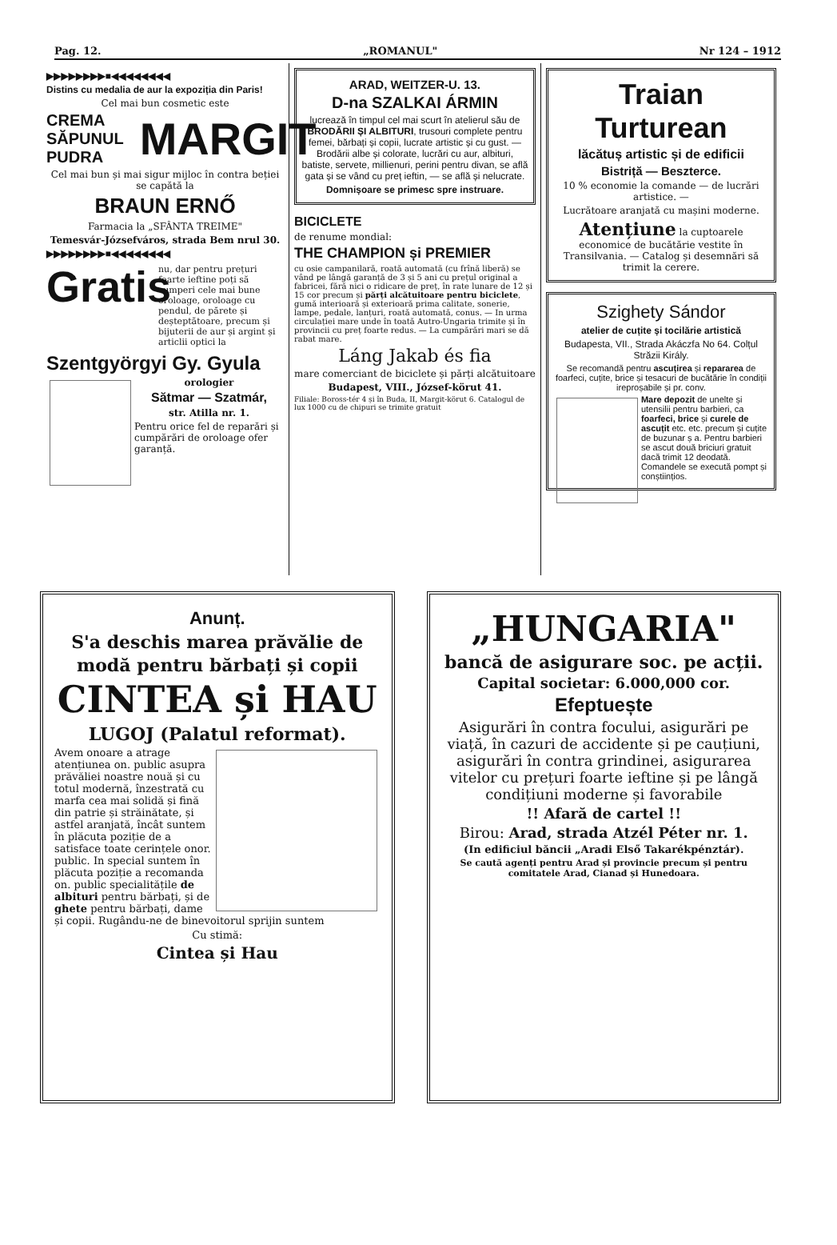Pag. 12. „ROMANUL" Nr 124 – 1912
▶▶▶▶▶▶▶▶■◀◀◀◀◀◀◀◀
Distins cu medalia de aur la expoziția din Paris!
Cel mai bun cosmetic este
CREMA
SĂPUNUL
PUDRA
MARGIT
Cel mai bun și mai sigur mijloc în contra beției se capătă la
BRAUN ERNŐ
Farmacia la „SFÂNTA TREIME"
Temesvár-Józsefváros, strada Bem nrul 30.
▶▶▶▶▶▶▶▶■◀◀◀◀◀◀◀◀
Gratis
nu, dar pentru prețuri foarte ieftine poți să cumperi cele mai bune oroloage, oroloage cu pendul, de părete și deșteptătoare, precum și bijuterii de aur și argint și articlii optici la
Szentgyörgyi Gy. Gyula
orologier
Sătmar — Szatmár,
str. Atilla nr. 1.
Pentru orice fel de reparări și cumpărări de oroloage ofer garanță.
ARAD, WEITZER-U. 13.
D-na SZALKAI ÁRMIN
lucrează în timpul cel mai scurt în atelierul său de BRODĂRII ȘI ALBITURI, trusouri complete pentru femei, bărbați și copii, lucrate artistic și cu gust. — Brodării albe și colorate, lucrări cu aur, albituri, batiste, servete, millienuri, perini pentru divan, se află gata și se vând cu preț ieftin, — se află și nelucrate.
Domnișoare se primesc spre instruare.
BICICLETE
de renume mondial:
THE CHAMPION și PREMIER
cu osie campanilară, roată automată (cu frînă liberă) se vând pe lângă garanță de 3 și 5 ani cu prețul original a fabricei, fără nici o ridicare de preț, în rate lunare de 12 și 15 cor precum și părți alcătuitoare pentru biciclete, gumă interioară și exterioară prima calitate, sonerie, lampe, pedale, lanțuri, roată automată, conus. — In urma circulației mare unde în toată Autro-Ungaria trimite și în provincii cu preț foarte redus. — La cumpărări mari se dă rabat mare.
Láng Jakab és fia
mare comerciant de biciclete și părți alcătuitoare
Budapest, VIII., József-körut 41.
Filiale: Boross-tér 4 și în Buda, II, Margit-körut 6. Catalogul de lux 1000 cu de chipuri se trimite gratuit
Traian Turturean
lăcătuș artistic și de edificii
Bistriță — Beszterce.
10 % economie la comande — de lucrări artistice. —
Lucrătoare aranjată cu mașini moderne.
Atențiune la cuptoarele economice de bucătărie vestite în Transilvania. — Catalog și desemnări să trimit la cerere.
Szighety Sándor
atelier de cuțite și tocilărie artistică
Budapesta, VII., Strada Akáczfa No 64. Colțul Străzii Király.
Se recomandă pentru ascuțirea și repararea de foarfeci, cuțite, brice și tesacuri de bucătărie în condiții ireproșabile și pr. conv.
Mare depozit de unelte și utensilii pentru barbieri, ca foarfeci, brice și curele de ascuțit etc. etc. precum și cuțite de buzunar ș a. Pentru barbieri se ascut două briciuri gratuit dacă trimit 12 deodată. Comandele se execută pompt și conștiințios.
Anunț.
S'a deschis marea prăvălie de
modă pentru bărbați și copii
CINTEA și HAU
LUGOJ (Palatul reformat).
Avem onoare a atrage atențiunea on. public asupra prăvăliei noastre nouă și cu totul modernă, înzestrată cu marfa cea mai solidă și fină din patrie și străinătate, și astfel aranjată, încât suntem în plăcuta poziție de a satisface toate cerințele onor. public. In special suntem în plăcuta poziție a recomanda on. public specialitățile de albituri pentru bărbați, și de ghete pentru bărbați, dame și copii. Rugându-ne de binevoitorul sprijin suntem
Cu stimă:
Cintea și Hau
„HUNGARIA"
bancă de asigurare soc. pe acții.
Capital societar: 6.000,000 cor.
Efeptuește
Asigurări în contra focului, asigurări pe viață, în cazuri de accidente și pe cauțiuni, asigurări în contra grindinei, asigurarea vitelor cu prețuri foarte ieftine și pe lângă condițiuni moderne și favorabile
!! Afară de cartel !!
Birou: Arad, strada Atzél Péter nr. 1.
(In edificiul băncii „Aradi Első Takarékpénztár).
Se caută agenți pentru Arad și provincie precum și pentru comitatele Arad, Cianad și Hunedoara.